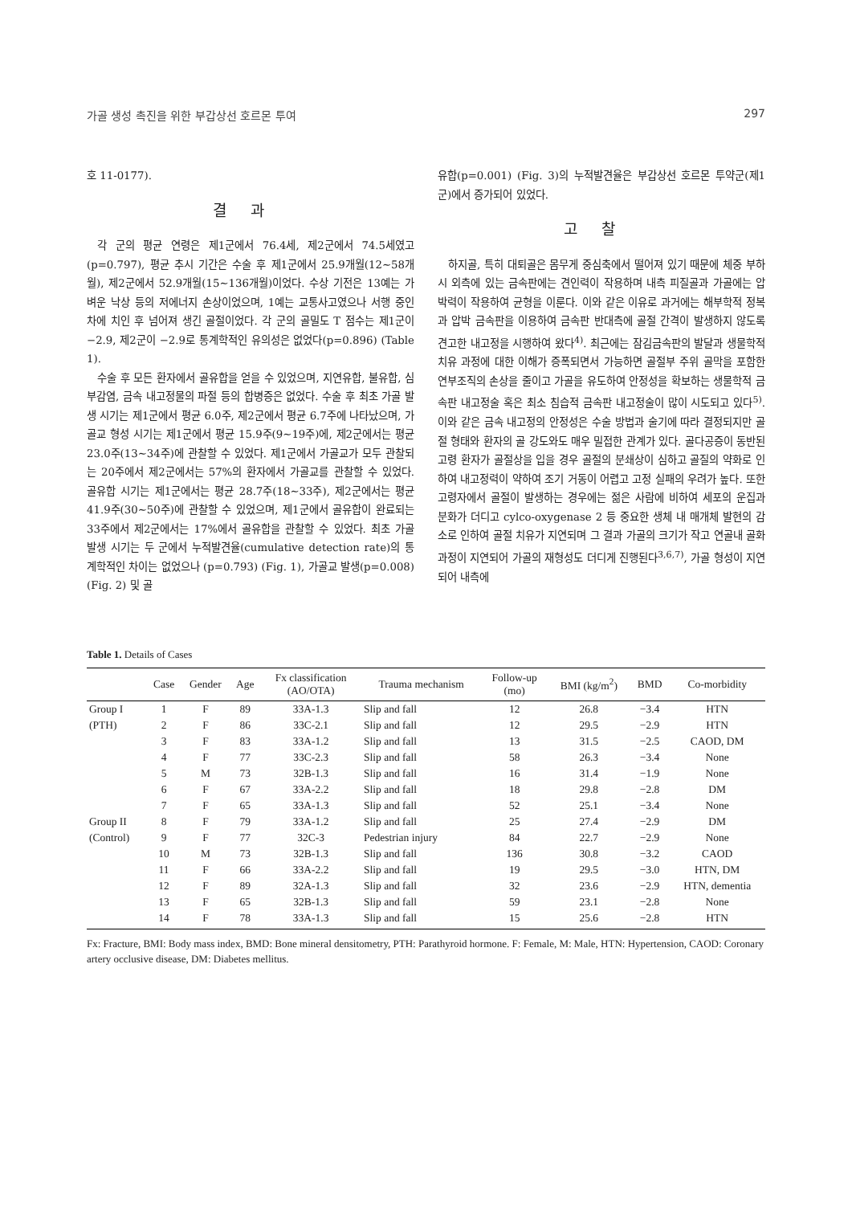가골 생성 촉진을 위한 부갑상선 호르몬 투여 297
호 11-0177).
결과
각 군의 평균 연령은 제1군에서 76.4세, 제2군에서 74.5세였고(p=0.797), 평균 추시 기간은 수술 후 제1군에서 25.9개월(12∼58개월), 제2군에서 52.9개월(15∼136개월)이었다. 수상 기전은 13예는 가벼운 낙상 등의 저에너지 손상이었으며, 1예는 교통사고였으나 서행 중인 차에 치인 후 넘어져 생긴 골절이었다. 각 군의 골밀도 T 점수는 제1군이 −2.9, 제2군이 −2.9로 통계학적인 유의성은 없었다(p=0.896) (Table 1).
수술 후 모든 환자에서 골유합을 얻을 수 있었으며, 지연유합, 불유합, 심부감염, 금속 내고정물의 파절 등의 합병증은 없었다. 수술 후 최초 가골 발생 시기는 제1군에서 평균 6.0주, 제2군에서 평균 6.7주에 나타났으며, 가골교 형성 시기는 제1군에서 평균 15.9주(9∼19주)에, 제2군에서는 평균 23.0주(13∼34주)에 관찰할 수 있었다. 제1군에서 가골교가 모두 관찰되는 20주에서 제2군에서는 57%의 환자에서 가골교를 관찰할 수 있었다. 골유합 시기는 제1군에서는 평균 28.7주(18∼33주), 제2군에서는 평균 41.9주(30∼50주)에 관찰할 수 있었으며, 제1군에서 골유합이 완료되는 33주에서 제2군에서는 17%에서 골유합을 관찰할 수 있었다. 최초 가골 발생 시기는 두 군에서 누적발견율(cumulative detection rate)의 통계학적인 차이는 없었으나 (p=0.793) (Fig. 1), 가골교 발생(p=0.008) (Fig. 2) 및 골
유합(p=0.001) (Fig. 3)의 누적발견율은 부갑상선 호르몬 투약군(제1군)에서 증가되어 있었다.
고찰
하지골, 특히 대퇴골은 몸무게 중심축에서 떨어져 있기 때문에 체중 부하 시 외측에 있는 금속판에는 견인력이 작용하며 내측 피질골과 가골에는 압박력이 작용하여 균형을 이룬다. 이와 같은 이유로 과거에는 해부학적 정복과 압박 금속판을 이용하여 금속판 반대측에 골절 간격이 발생하지 않도록 견고한 내고정을 시행하여 왔다<sup>4)</sup>. 최근에는 잠김금속판의 발달과 생물학적 치유 과정에 대한 이해가 증폭되면서 가능하면 골절부 주위 골막을 포함한 연부조직의 손상을 줄이고 가골을 유도하여 안정성을 확보하는 생물학적 금속판 내고정술 혹은 최소 침습적 금속판 내고정술이 많이 시도되고 있다<sup>5)</sup>. 이와 같은 금속 내고정의 안정성은 수술 방법과 술기에 따라 결정되지만 골절 형태와 환자의 골 강도와도 매우 밀접한 관계가 있다. 골다공증이 동반된 고령 환자가 골절상을 입을 경우 골절의 분쇄상이 심하고 골질의 약화로 인하여 내고정력이 약하여 조기 거동이 어렵고 고정 실패의 우려가 높다. 또한 고령자에서 골절이 발생하는 경우에는 젊은 사람에 비하여 세포의 운집과 분화가 더디고 cylco-oxygenase 2 등 중요한 생체 내 매개체 발현의 감소로 인하여 골절 치유가 지연되며 그 결과 가골의 크기가 작고 연골내 골화 과정이 지연되어 가골의 재형성도 더디게 진행된다<sup>3,6,7)</sup>, 가골 형성이 지연되어 내측에
Table 1. Details of Cases
| | Case | Gender | Age | Fx classification (AO/OTA) | Trauma mechanism | Follow-up (mo) | BMI (kg/m<sup>2</sup>) | BMD | Co-morbidity |
| --- | --- | --- | --- | --- | --- | --- | --- | --- | --- |
| Group I | 1 | F | 89 | 33A-1.3 | Slip and fall | 12 | 26.8 | −3.4 | HTN |
| (PTH) | 2 | F | 86 | 33C-2.1 | Slip and fall | 12 | 29.5 | −2.9 | HTN |
| | 3 | F | 83 | 33A-1.2 | Slip and fall | 13 | 31.5 | −2.5 | CAOD, DM |
| | 4 | F | 77 | 33C-2.3 | Slip and fall | 58 | 26.3 | −3.4 | None |
| | 5 | M | 73 | 32B-1.3 | Slip and fall | 16 | 31.4 | −1.9 | None |
| | 6 | F | 67 | 33A-2.2 | Slip and fall | 18 | 29.8 | −2.8 | DM |
| | 7 | F | 65 | 33A-1.3 | Slip and fall | 52 | 25.1 | −3.4 | None |
| Group II | 8 | F | 79 | 33A-1.2 | Slip and fall | 25 | 27.4 | −2.9 | DM |
| (Control) | 9 | F | 77 | 32C-3 | Pedestrian injury | 84 | 22.7 | −2.9 | None |
| | 10 | M | 73 | 32B-1.3 | Slip and fall | 136 | 30.8 | −3.2 | CAOD |
| | 11 | F | 66 | 33A-2.2 | Slip and fall | 19 | 29.5 | −3.0 | HTN, DM |
| | 12 | F | 89 | 32A-1.3 | Slip and fall | 32 | 23.6 | −2.9 | HTN, dementia |
| | 13 | F | 65 | 32B-1.3 | Slip and fall | 59 | 23.1 | −2.8 | None |
| | 14 | F | 78 | 33A-1.3 | Slip and fall | 15 | 25.6 | −2.8 | HTN |
Fx: Fracture, BMI: Body mass index, BMD: Bone mineral densitometry, PTH: Parathyroid hormone. F: Female, M: Male, HTN: Hypertension, CAOD: Coronary artery occlusive disease, DM: Diabetes mellitus.